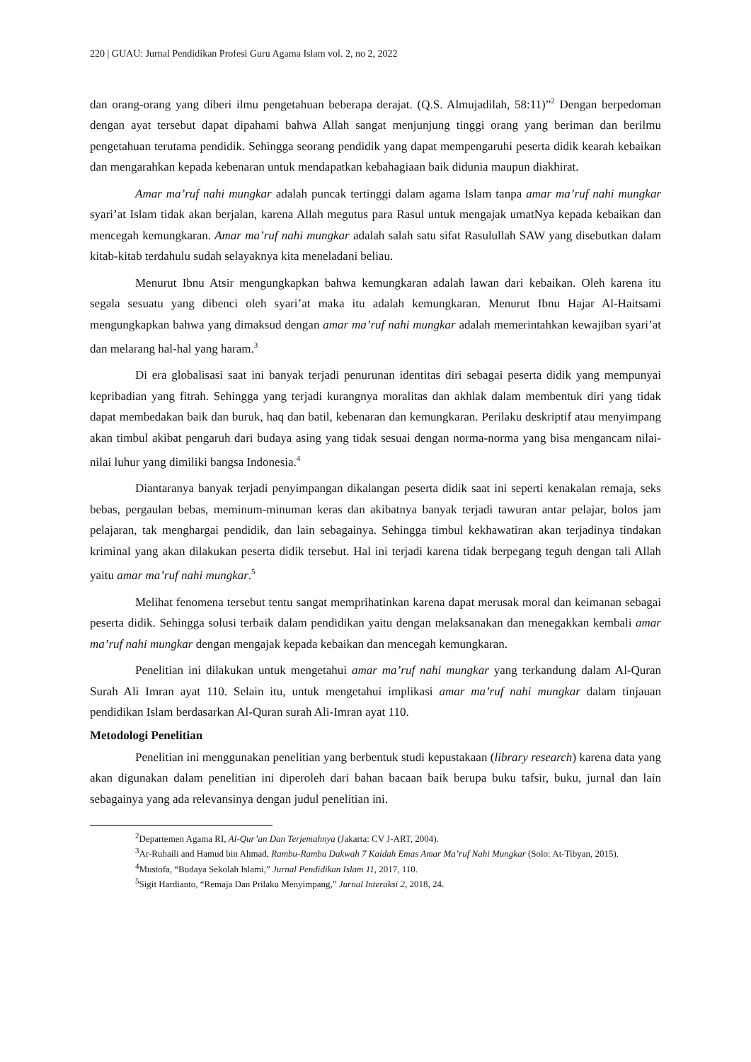220 | GUAU: Jurnal Pendidikan Profesi Guru Agama Islam vol. 2, no 2, 2022
dan orang-orang yang diberi ilmu pengetahuan beberapa derajat. (Q.S. Almujadilah, 58:11)”<sup>2</sup> Dengan berpedoman dengan ayat tersebut dapat dipahami bahwa Allah sangat menjunjung tinggi orang yang beriman dan berilmu pengetahuan terutama pendidik. Sehingga seorang pendidik yang dapat mempengaruhi peserta didik kearah kebaikan dan mengarahkan kepada kebenaran untuk mendapatkan kebahagiaan baik didunia maupun diakhirat.
Amar ma’ruf nahi mungkar adalah puncak tertinggi dalam agama Islam tanpa amar ma’ruf nahi mungkar syari’at Islam tidak akan berjalan, karena Allah megutus para Rasul untuk mengajak umatNya kepada kebaikan dan mencegah kemungkaran. Amar ma’ruf nahi mungkar adalah salah satu sifat Rasulullah SAW yang disebutkan dalam kitab-kitab terdahulu sudah selayaknya kita meneladani beliau.
Menurut Ibnu Atsir mengungkapkan bahwa kemungkaran adalah lawan dari kebaikan. Oleh karena itu segala sesuatu yang dibenci oleh syari’at maka itu adalah kemungkaran. Menurut Ibnu Hajar Al-Haitsami mengungkapkan bahwa yang dimaksud dengan amar ma’ruf nahi mungkar adalah memerintahkan kewajiban syari’at dan melarang hal-hal yang haram.<sup>3</sup>
Di era globalisasi saat ini banyak terjadi penurunan identitas diri sebagai peserta didik yang mempunyai kepribadian yang fitrah. Sehingga yang terjadi kurangnya moralitas dan akhlak dalam membentuk diri yang tidak dapat membedakan baik dan buruk, haq dan batil, kebenaran dan kemungkaran. Perilaku deskriptif atau menyimpang akan timbul akibat pengaruh dari budaya asing yang tidak sesuai dengan norma-norma yang bisa mengancam nilai-nilai luhur yang dimiliki bangsa Indonesia.<sup>4</sup>
Diantaranya banyak terjadi penyimpangan dikalangan peserta didik saat ini seperti kenakalan remaja, seks bebas, pergaulan bebas, meminum-minuman keras dan akibatnya banyak terjadi tawuran antar pelajar, bolos jam pelajaran, tak menghargai pendidik, dan lain sebagainya. Sehingga timbul kekhawatiran akan terjadinya tindakan kriminal yang akan dilakukan peserta didik tersebut. Hal ini terjadi karena tidak berpegang teguh dengan tali Allah yaitu amar ma’ruf nahi mungkar.<sup>5</sup>
Melihat fenomena tersebut tentu sangat memprihatinkan karena dapat merusak moral dan keimanan sebagai peserta didik. Sehingga solusi terbaik dalam pendidikan yaitu dengan melaksanakan dan menegakkan kembali amar ma’ruf nahi mungkar dengan mengajak kepada kebaikan dan mencegah kemungkaran.
Penelitian ini dilakukan untuk mengetahui amar ma’ruf nahi mungkar yang terkandung dalam Al-Quran Surah Ali Imran ayat 110. Selain itu, untuk mengetahui implikasi amar ma’ruf nahi mungkar dalam tinjauan pendidikan Islam berdasarkan Al-Quran surah Ali-Imran ayat 110.
Metodologi Penelitian
Penelitian ini menggunakan penelitian yang berbentuk studi kepustakaan (library research) karena data yang akan digunakan dalam penelitian ini diperoleh dari bahan bacaan baik berupa buku tafsir, buku, jurnal dan lain sebagainya yang ada relevansinya dengan judul penelitian ini.
<sup>2</sup> Departemen Agama RI, Al-Qur’an Dan Terjemahnya (Jakarta: CV J-ART, 2004).
<sup>3</sup> Ar-Ruhaili and Hamud bin Ahmad, Rambu-Rambu Dakwah 7 Kaidah Emas Amar Ma’ruf Nahi Mungkar (Solo: At-Tibyan, 2015).
<sup>4</sup> Mustofa, “Budaya Sekolah Islami,” Jurnal Pendidikan Islam 11, 2017, 110.
<sup>5</sup> Sigit Hardianto, “Remaja Dan Prilaku Menyimpang,” Jurnal Interaksi 2, 2018, 24.